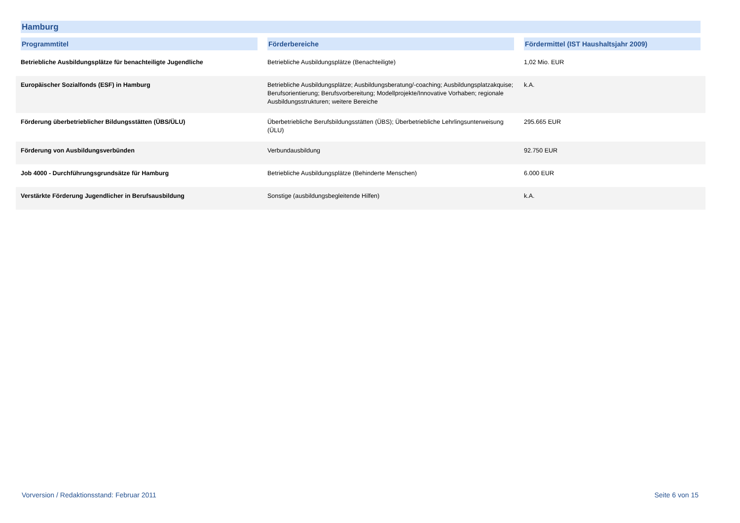Hamburg
| Programmtitel | Förderbereiche | Fördermittel (IST Haushaltsjahr 2009) |
| --- | --- | --- |
| Betriebliche Ausbildungsplätze für benachteiligte Jugendliche | Betriebliche Ausbildungsplätze (Benachteiligte) | 1,02 Mio. EUR |
| Europäischer Sozialfonds (ESF) in Hamburg | Betriebliche Ausbildungsplätze; Ausbildungsberatung/-coaching; Ausbildungsplatzakquise; Berufsorientierung; Berufsvorbereitung; Modellprojekte/Innovative Vorhaben; regionale Ausbildungsstrukturen; weitere Bereiche | k.A. |
| Förderung überbetrieblicher Bildungsstätten (ÜBS/ÜLU) | Überbetriebliche Berufsbildungsstätten (ÜBS); Überbetriebliche Lehrlingsunterweisung (ÜLU) | 295.665 EUR |
| Förderung von Ausbildungsverbünden | Verbundausbildung | 92.750 EUR |
| Job 4000 - Durchführungsgrundsätze für Hamburg | Betriebliche Ausbildungsplätze (Behinderte Menschen) | 6.000 EUR |
| Verstärkte Förderung Jugendlicher in Berufsausbildung | Sonstige (ausbildungsbegleitende Hilfen) | k.A. |
Vorversion / Redaktionsstand: Februar 2011 Seite 6 von 15